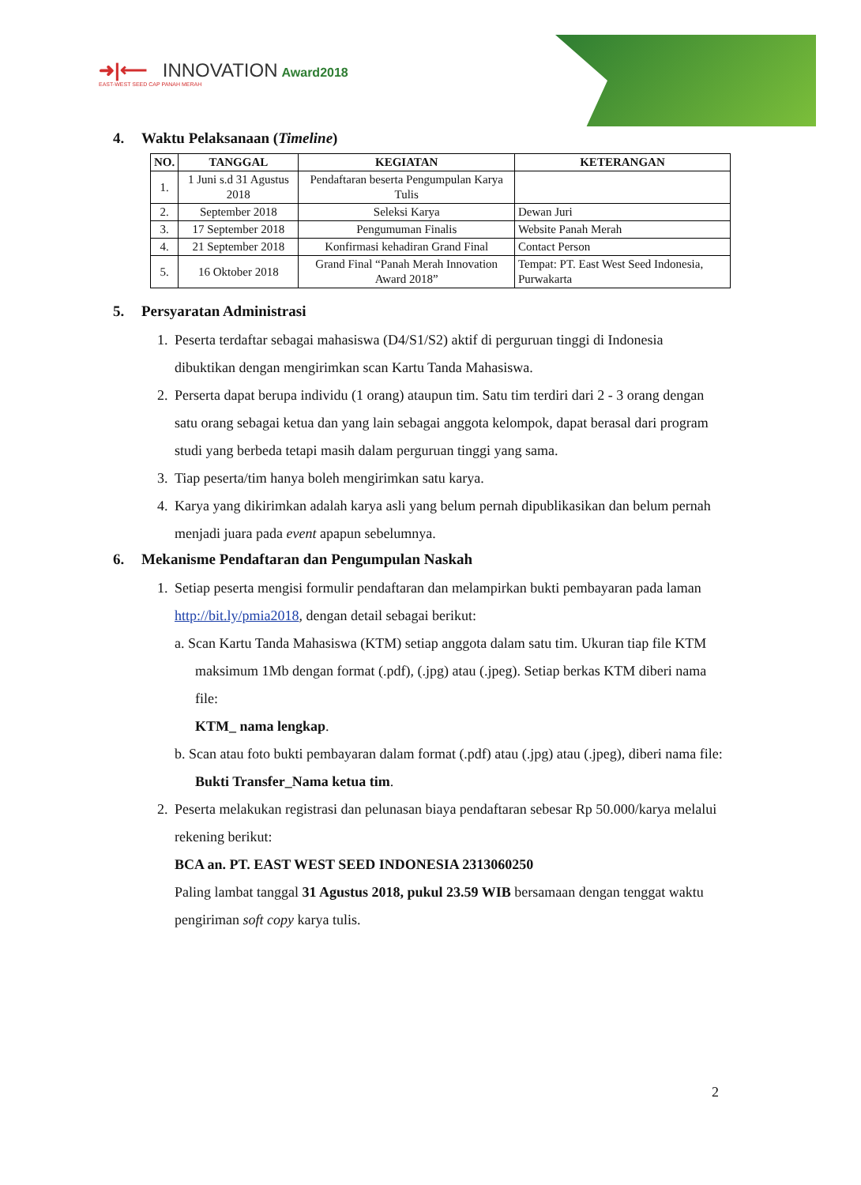➜|⟵ INNOVATION Award2018
EAST-WEST SEED CAP PANAH MERAH
4. Waktu Pelaksanaan (Timeline)
| NO. | TANGGAL | KEGIATAN | KETERANGAN |
| --- | --- | --- | --- |
| 1. | 1 Juni s.d 31 Agustus 2018 | Pendaftaran beserta Pengumpulan Karya Tulis | |
| 2. | September 2018 | Seleksi Karya | Dewan Juri |
| 3. | 17 September 2018 | Pengumuman Finalis | Website Panah Merah |
| 4. | 21 September 2018 | Konfirmasi kehadiran Grand Final | Contact Person |
| 5. | 16 Oktober 2018 | Grand Final “Panah Merah Innovation Award 2018” | Tempat: PT. East West Seed Indonesia, Purwakarta |
5. Persyaratan Administrasi
1. Peserta terdaftar sebagai mahasiswa (D4/S1/S2) aktif di perguruan tinggi di Indonesia dibuktikan dengan mengirimkan scan Kartu Tanda Mahasiswa.
2. Perserta dapat berupa individu (1 orang) ataupun tim. Satu tim terdiri dari 2 - 3 orang dengan satu orang sebagai ketua dan yang lain sebagai anggota kelompok, dapat berasal dari program studi yang berbeda tetapi masih dalam perguruan tinggi yang sama.
3. Tiap peserta/tim hanya boleh mengirimkan satu karya.
4. Karya yang dikirimkan adalah karya asli yang belum pernah dipublikasikan dan belum pernah menjadi juara pada event apapun sebelumnya.
6. Mekanisme Pendaftaran dan Pengumpulan Naskah
1. Setiap peserta mengisi formulir pendaftaran dan melampirkan bukti pembayaran pada laman http://bit.ly/pmia2018, dengan detail sebagai berikut:
a. Scan Kartu Tanda Mahasiswa (KTM) setiap anggota dalam satu tim. Ukuran tiap file KTM maksimum 1Mb dengan format (.pdf), (.jpg) atau (.jpeg). Setiap berkas KTM diberi nama file:
KTM_ nama lengkap.
b. Scan atau foto bukti pembayaran dalam format (.pdf) atau (.jpg) atau (.jpeg), diberi nama file:
Bukti Transfer_Nama ketua tim.
2. Peserta melakukan registrasi dan pelunasan biaya pendaftaran sebesar Rp 50.000/karya melalui rekening berikut:
BCA an. PT. EAST WEST SEED INDONESIA 2313060250
Paling lambat tanggal 31 Agustus 2018, pukul 23.59 WIB bersamaan dengan tenggat waktu pengiriman soft copy karya tulis.
2